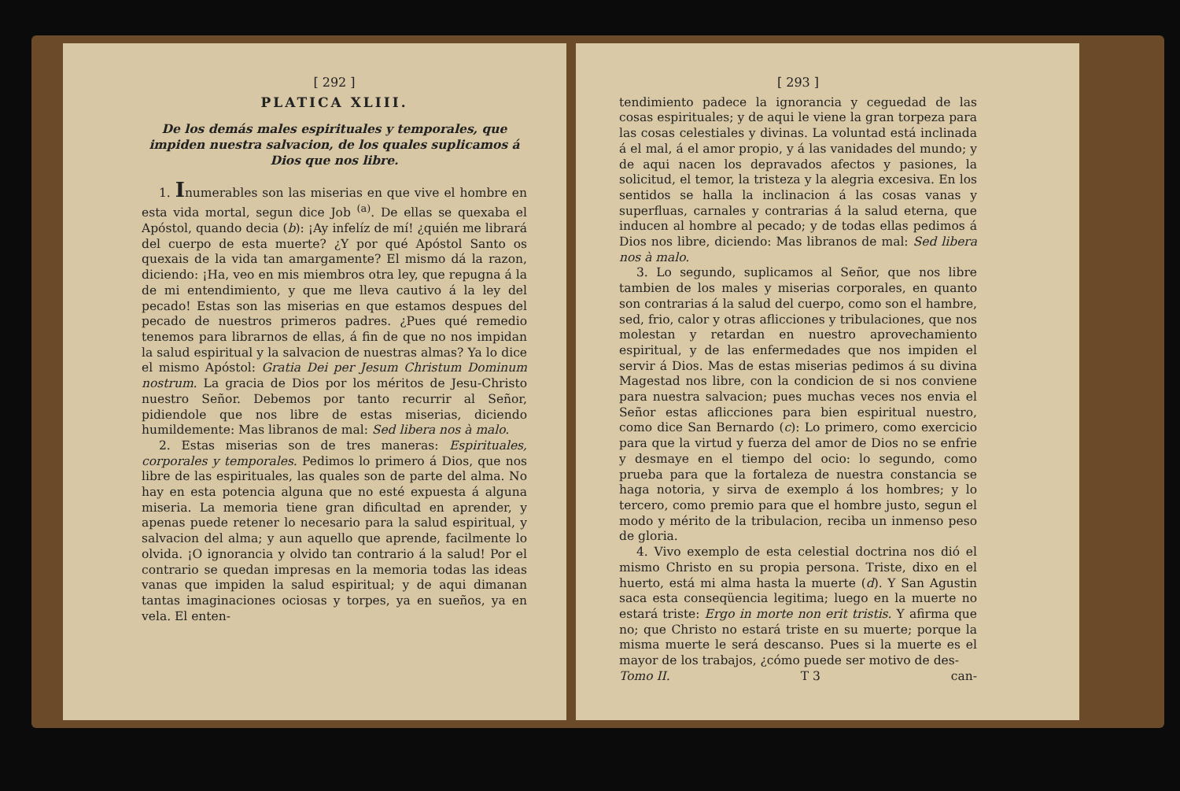[ 292 ]
PLATICA XLIII.
De los demás males espirituales y temporales, que impiden nuestra salvacion, de los quales suplicamos á Dios que nos libre.
1. Inumerables son las miserias en que vive el hombre en esta vida mortal, segun dice Job <sup>(a)</sup>. De ellas se quexaba el Apóstol, quando decia (b): ¡Ay infelíz de mí! ¿quién me librará del cuerpo de esta muerte? ¿Y por qué Apóstol Santo os quexais de la vida tan amargamente? El mismo dá la razon, diciendo: ¡Ha, veo en mis miembros otra ley, que repugna á la de mi entendimiento, y que me lleva cautivo á la ley del pecado! Estas son las miserias en que estamos despues del pecado de nuestros primeros padres. ¿Pues qué remedio tenemos para librarnos de ellas, á fin de que no nos impidan la salud espiritual y la salvacion de nuestras almas? Ya lo dice el mismo Apóstol: Gratia Dei per Jesum Christum Dominum nostrum. La gracia de Dios por los méritos de Jesu-Christo nuestro Señor. Debemos por tanto recurrir al Señor, pidiendole que nos libre de estas miserias, diciendo humildemente: Mas libranos de mal: Sed libera nos à malo.
2. Estas miserias son de tres maneras: Espirituales, corporales y temporales. Pedimos lo primero á Dios, que nos libre de las espirituales, las quales son de parte del alma. No hay en esta potencia alguna que no esté expuesta á alguna miseria. La memoria tiene gran dificultad en aprender, y apenas puede retener lo necesario para la salud espiritual, y salvacion del alma; y aun aquello que aprende, facilmente lo olvida. ¡O ignorancia y olvido tan contrario á la salud! Por el contrario se quedan impresas en la memoria todas las ideas vanas que impiden la salud espiritual; y de aqui dimanan tantas imaginaciones ociosas y torpes, ya en sueños, ya en vela. El enten-
[ 293 ]
tendimiento padece la ignorancia y ceguedad de las cosas espirituales; y de aqui le viene la gran torpeza para las cosas celestiales y divinas. La voluntad está inclinada á el mal, á el amor propio, y á las vanidades del mundo; y de aqui nacen los depravados afectos y pasiones, la solicitud, el temor, la tristeza y la alegria excesiva. En los sentidos se halla la inclinacion á las cosas vanas y superfluas, carnales y contrarias á la salud eterna, que inducen al hombre al pecado; y de todas ellas pedimos á Dios nos libre, diciendo: Mas libranos de mal: Sed libera nos à malo.
3. Lo segundo, suplicamos al Señor, que nos libre tambien de los males y miserias corporales, en quanto son contrarias á la salud del cuerpo, como son el hambre, sed, frio, calor y otras aflicciones y tribulaciones, que nos molestan y retardan en nuestro aprovechamiento espiritual, y de las enfermedades que nos impiden el servir á Dios. Mas de estas miserias pedimos á su divina Magestad nos libre, con la condicion de si nos conviene para nuestra salvacion; pues muchas veces nos envia el Señor estas aflicciones para bien espiritual nuestro, como dice San Bernardo (c): Lo primero, como exercicio para que la virtud y fuerza del amor de Dios no se enfrie y desmaye en el tiempo del ocio: lo segundo, como prueba para que la fortaleza de nuestra constancia se haga notoria, y sirva de exemplo á los hombres; y lo tercero, como premio para que el hombre justo, segun el modo y mérito de la tribulacion, reciba un inmenso peso de gloria.
4. Vivo exemplo de esta celestial doctrina nos dió el mismo Christo en su propia persona. Triste, dixo en el huerto, está mi alma hasta la muerte (d). Y San Agustin saca esta conseqüencia legitima; luego en la muerte no estará triste: Ergo in morte non erit tristis. Y afirma que no; que Christo no estará triste en su muerte; porque la misma muerte le será descanso. Pues si la muerte es el mayor de los trabajos, ¿cómo puede ser motivo de des-
Tomo II. T 3 can-